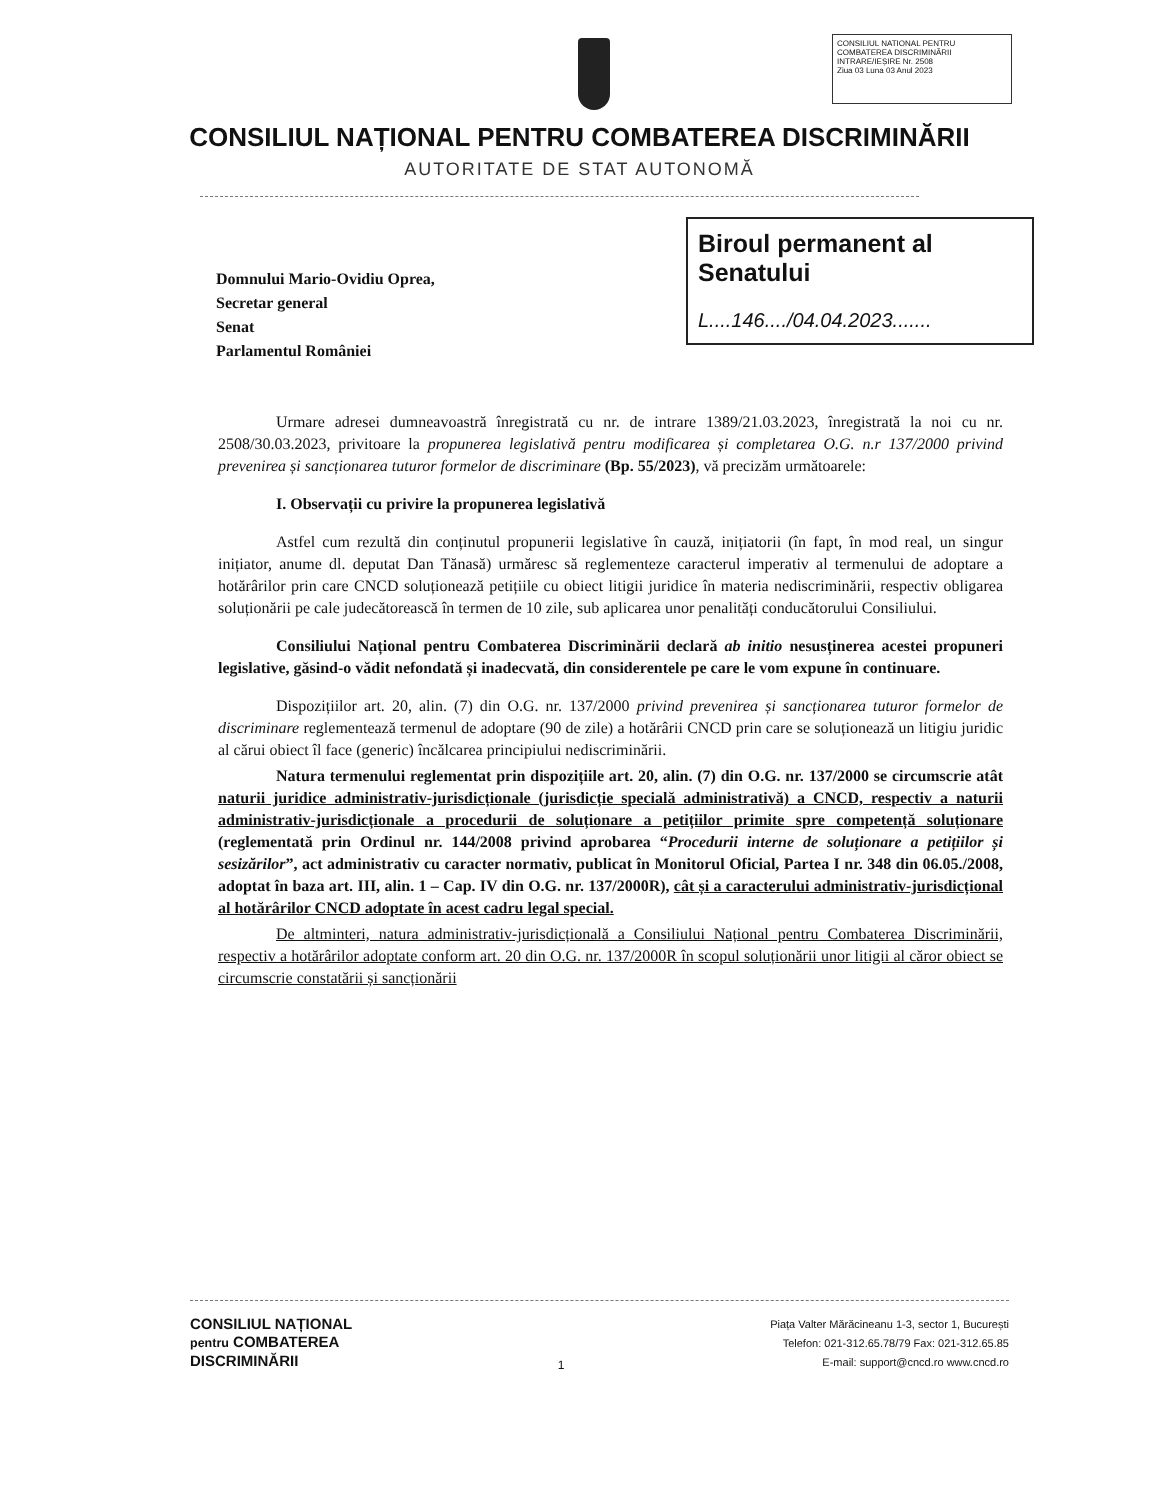CONSILIUL NATIONAL PENTRU COMBATEREA DISCRIMINĂRII
INTRARE/IEȘIRE Nr. 2508
Ziua 03 Luna 03 Anul 2023
CONSILIUL NAȚIONAL PENTRU COMBATEREA DISCRIMINĂRII
AUTORITATE DE STAT AUTONOMĂ
Domnului Mario-Ovidiu Oprea,
Secretar general
Senat
Parlamentul României
Biroul permanent al Senatului
L....146..../04.04.2023.......
Urmare adresei dumneavoastră înregistrată cu nr. de intrare 1389/21.03.2023, înregistrată la noi cu nr. 2508/30.03.2023, privitoare la propunerea legislativă pentru modificarea și completarea O.G. n.r 137/2000 privind prevenirea și sancționarea tuturor formelor de discriminare (Bp. 55/2023), vă precizăm următoarele:
I. Observații cu privire la propunerea legislativă
Astfel cum rezultă din conținutul propunerii legislative în cauză, inițiatorii (în fapt, în mod real, un singur inițiator, anume dl. deputat Dan Tănasă) urmăresc să reglementeze caracterul imperativ al termenului de adoptare a hotărârilor prin care CNCD soluționează petițiile cu obiect litigii juridice în materia nediscriminării, respectiv obligarea soluționării pe cale judecătorească în termen de 10 zile, sub aplicarea unor penalități conducătorului Consiliului.
Consiliului Național pentru Combaterea Discriminării declară ab initio nesusținerea acestei propuneri legislative, găsind-o vădit nefondată și inadecvată, din considerentele pe care le vom expune în continuare.
Dispozițiilor art. 20, alin. (7) din O.G. nr. 137/2000 privind prevenirea și sancționarea tuturor formelor de discriminare reglementează termenul de adoptare (90 de zile) a hotărârii CNCD prin care se soluționează un litigiu juridic al cărui obiect îl face (generic) încălcarea principiului nediscriminării.
Natura termenului reglementat prin dispozițiile art. 20, alin. (7) din O.G. nr. 137/2000 se circumscrie atât naturii juridice administrativ-jurisdicționale (jurisdicție specială administrativă) a CNCD, respectiv a naturii administrativ-jurisdicționale a procedurii de soluționare a petițiilor primite spre competență soluționare (reglementată prin Ordinul nr. 144/2008 privind aprobarea “Procedurii interne de soluționare a petițiilor și sesizărilor”, act administrativ cu caracter normativ, publicat în Monitorul Oficial, Partea I nr. 348 din 06.05./2008, adoptat în baza art. III, alin. 1 – Cap. IV din O.G. nr. 137/2000R), cât și a caracterului administrativ-jurisdicțional al hotărârilor CNCD adoptate în acest cadru legal special.
De altminteri, natura administrativ-jurisdicțională a Consiliului Național pentru Combaterea Discriminării, respectiv a hotărârilor adoptate conform art. 20 din O.G. nr. 137/2000R în scopul soluționării unor litigii al căror obiect se circumscrie constatării și sancționării
CONSILIUL NAȚIONAL
pentru COMBATEREA
DISCRIMINĂRII
1
Piața Valter Mărăcineanu 1-3, sector 1, București
Telefon: 021-312.65.78/79 Fax: 021-312.65.85
E-mail: support@cncd.ro www.cncd.ro